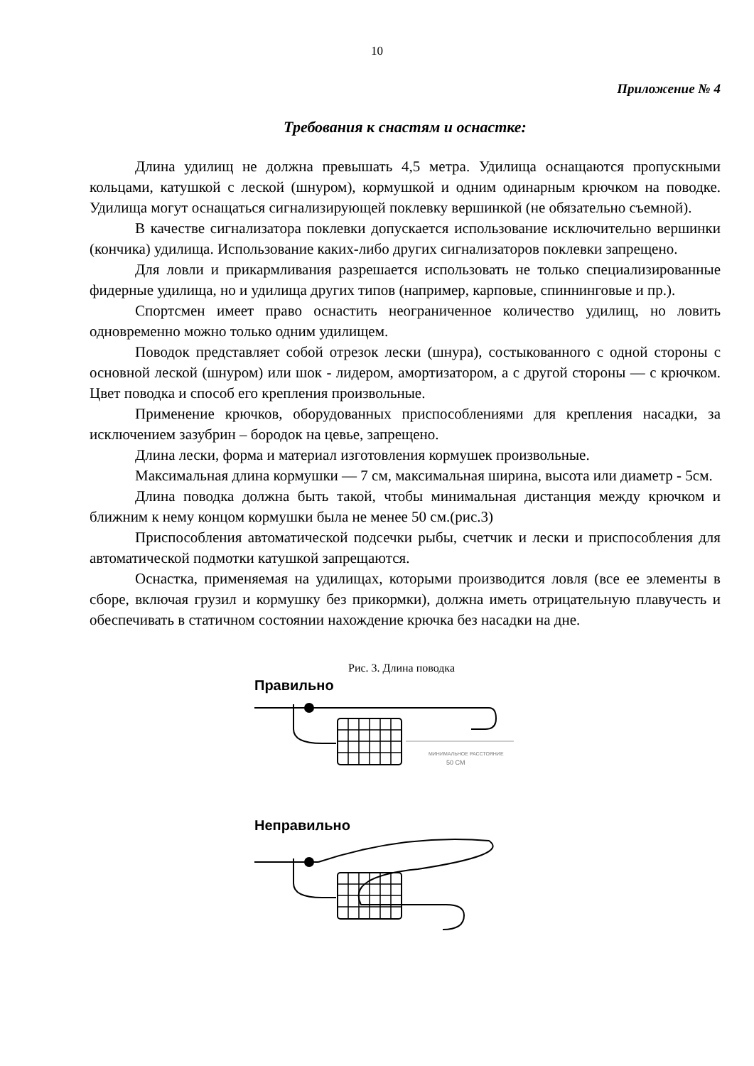10
Приложение № 4
Требования к снастям и оснастке:
Длина удилищ не должна превышать 4,5 метра. Удилища оснащаются пропускными кольцами, катушкой с леской (шнуром), кормушкой и одним одинарным крючком на поводке. Удилища могут оснащаться сигнализирующей поклевку вершинкой (не обязательно съемной).
В качестве сигнализатора поклевки допускается использование исключительно вершинки (кончика) удилища. Использование каких-либо других сигнализаторов поклевки запрещено.
Для ловли и прикармливания разрешается использовать не только специализированные фидерные удилища, но и удилища других типов (например, карповые, спиннинговые и пр.).
Спортсмен имеет право оснастить неограниченное количество удилищ, но ловить одновременно можно только одним удилищем.
Поводок представляет собой отрезок лески (шнура), состыкованного с одной стороны с основной леской (шнуром) или шок - лидером, амортизатором, а с другой стороны — с крючком. Цвет поводка и способ его крепления произвольные.
Применение крючков, оборудованных приспособлениями для крепления насадки, за исключением зазубрин – бородок на цевье, запрещено.
Длина лески, форма и материал изготовления кормушек произвольные.
Максимальная длина кормушки — 7 см, максимальная ширина, высота или диаметр - 5см.
Длина поводка должна быть такой, чтобы минимальная дистанция между крючком и ближним к нему концом кормушки была не менее 50 см.(рис.3)
Приспособления автоматической подсечки рыбы, счетчик и лески и приспособления для автоматической подмотки катушкой запрещаются.
Оснастка, применяемая на удилищах, которыми производится ловля (все ее элементы в сборе, включая грузил и кормушку без прикормки), должна иметь отрицательную плавучесть и обеспечивать в статичном состоянии нахождение крючка без насадки на дне.
Рис. 3. Длина поводка
Правильно
МИНИМАЛЬНОЕ РАССТОЯНИЕ
50 СМ
Неправильно